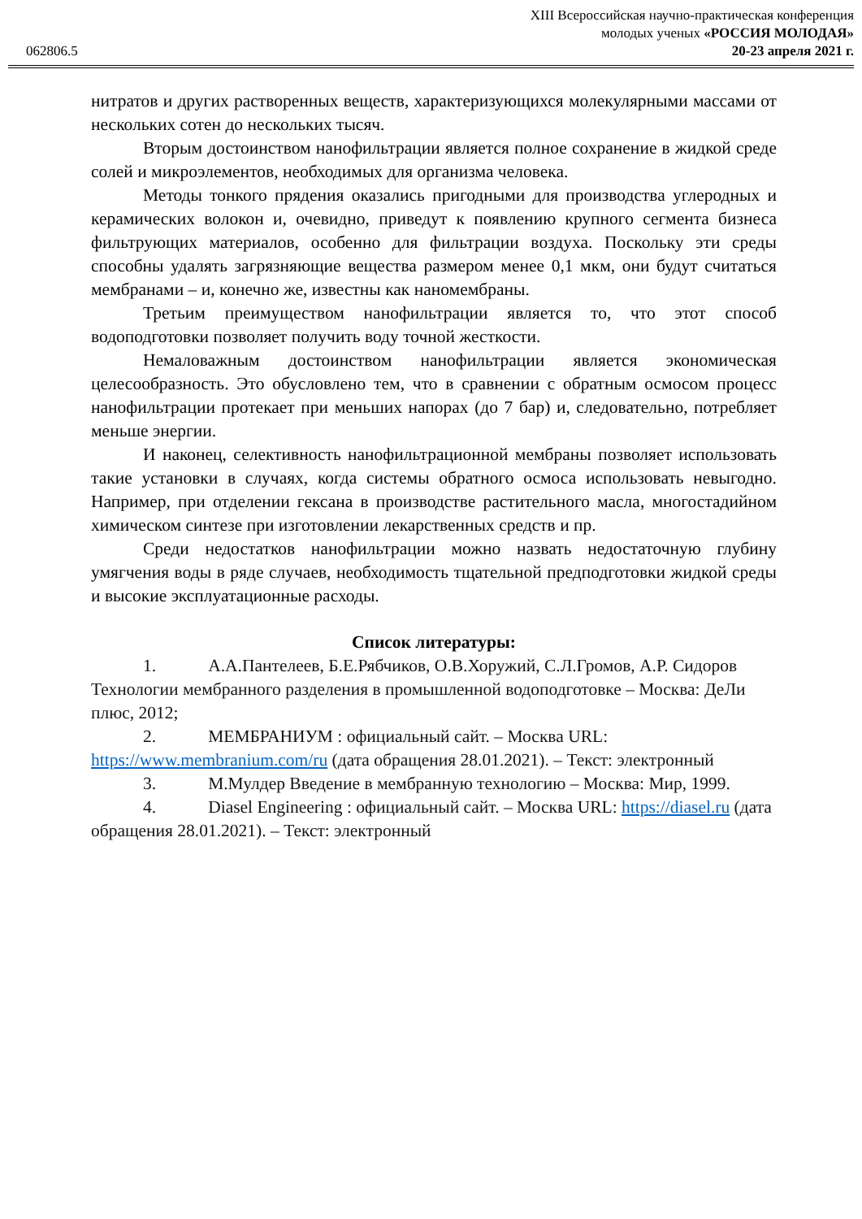062806.5
XIII Всероссийская научно-практическая конференция
молодых ученых «РОССИЯ МОЛОДАЯ»
20-23 апреля 2021 г.
нитратов и других растворенных веществ, характеризующихся молекулярными массами от нескольких сотен до нескольких тысяч.
Вторым достоинством нанофильтрации является полное сохранение в жидкой среде солей и микроэлементов, необходимых для организма человека.
Методы тонкого прядения оказались пригодными для производства углеродных и керамических волокон и, очевидно, приведут к появлению крупного сегмента бизнеса фильтрующих материалов, особенно для фильтрации воздуха. Поскольку эти среды способны удалять загрязняющие вещества размером менее 0,1 мкм, они будут считаться мембранами – и, конечно же, известны как наномембраны.
Третьим преимуществом нанофильтрации является то, что этот способ водоподготовки позволяет получить воду точной жесткости.
Немаловажным достоинством нанофильтрации является экономическая целесообразность. Это обусловлено тем, что в сравнении с обратным осмосом процесс нанофильтрации протекает при меньших напорах (до 7 бар) и, следовательно, потребляет меньше энергии.
И наконец, селективность нанофильтрационной мембраны позволяет использовать такие установки в случаях, когда системы обратного осмоса использовать невыгодно. Например, при отделении гексана в производстве растительного масла, многостадийном химическом синтезе при изготовлении лекарственных средств и пр.
Среди недостатков нанофильтрации можно назвать недостаточную глубину умягчения воды в ряде случаев, необходимость тщательной предподготовки жидкой среды и высокие эксплуатационные расходы.
Список литературы:
1. А.А.Пантелеев, Б.Е.Рябчиков, О.В.Хоружий, С.Л.Громов, А.Р. Сидоров Технологии мембранного разделения в промышленной водоподготовке – Москва: ДеЛи плюс, 2012;
2. МЕМБРАНИУМ : официальный сайт. – Москва URL: https://www.membranium.com/ru (дата обращения 28.01.2021). – Текст: электронный
3. М.Мулдер Введение в мембранную технологию – Москва: Мир, 1999.
4. Diasel Engineering : официальный сайт. – Москва URL: https://diasel.ru (дата обращения 28.01.2021). – Текст: электронный